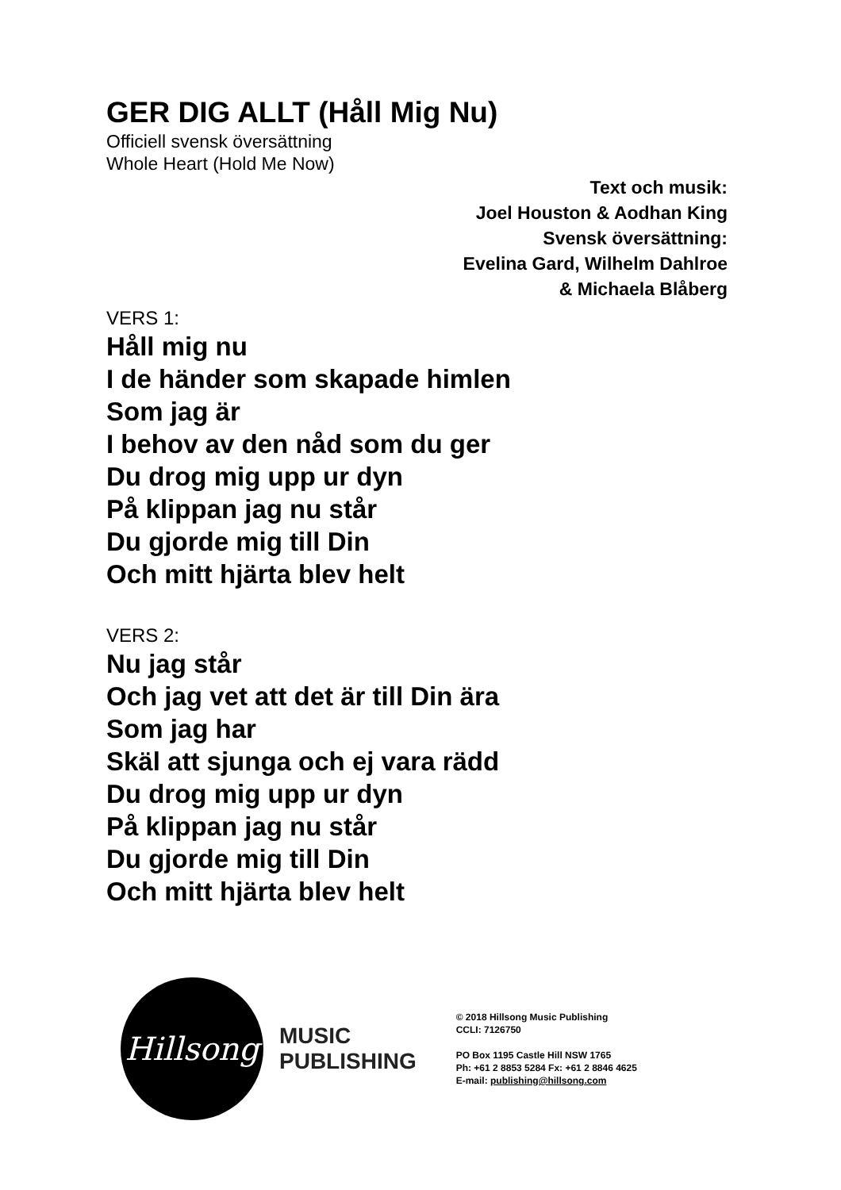GER DIG ALLT (Håll Mig Nu)
Officiell svensk översättning
Whole Heart (Hold Me Now)
Text och musik:
Joel Houston & Aodhan King
Svensk översättning:
Evelina Gard, Wilhelm Dahlroe
& Michaela Blåberg
VERS 1:
Håll mig nu
I de händer som skapade himlen
Som jag är
I behov av den nåd som du ger
Du drog mig upp ur dyn
På klippan jag nu står
Du gjorde mig till Din
Och mitt hjärta blev helt
VERS 2:
Nu jag står
Och jag vet att det är till Din ära
Som jag har
Skäl att sjunga och ej vara rädd
Du drog mig upp ur dyn
På klippan jag nu står
Du gjorde mig till Din
Och mitt hjärta blev helt
Hillsong
MUSIC
PUBLISHING
© 2018 Hillsong Music Publishing
CCLI: 7126750
PO Box 1195 Castle Hill NSW 1765
Ph: +61 2 8853 5284 Fx: +61 2 8846 4625
E-mail: publishing@hillsong.com